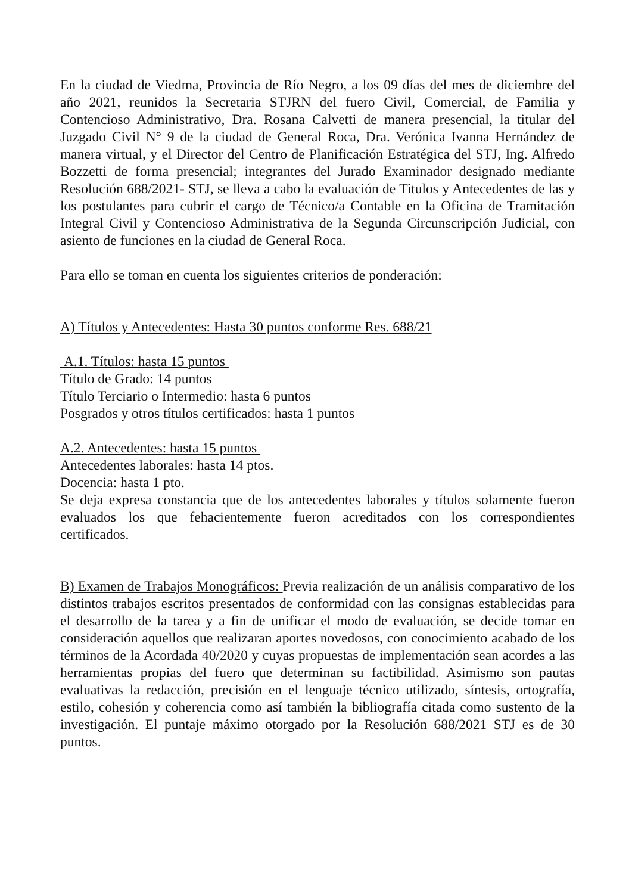En la ciudad de Viedma, Provincia de Río Negro, a los 09 días del mes de diciembre del año 2021, reunidos la Secretaria STJRN del fuero Civil, Comercial, de Familia y Contencioso Administrativo, Dra. Rosana Calvetti de manera presencial, la titular del Juzgado Civil N° 9 de la ciudad de General Roca, Dra. Verónica Ivanna Hernández de manera virtual, y el Director del Centro de Planificación Estratégica del STJ, Ing. Alfredo Bozzetti de forma presencial; integrantes del Jurado Examinador designado mediante Resolución 688/2021- STJ, se lleva a cabo la evaluación de Titulos y Antecedentes de las y los postulantes para cubrir el cargo de Técnico/a Contable en la Oficina de Tramitación Integral Civil y Contencioso Administrativa de la Segunda Circunscripción Judicial, con asiento de funciones en la ciudad de General Roca.
Para ello se toman en cuenta los siguientes criterios de ponderación:
A) Títulos y Antecedentes: Hasta 30 puntos conforme Res. 688/21
A.1. Títulos: hasta 15 puntos
Título de Grado: 14 puntos
Título Terciario o Intermedio: hasta 6 puntos
Posgrados y otros títulos certificados: hasta 1 puntos
A.2. Antecedentes: hasta 15 puntos
Antecedentes laborales: hasta 14 ptos.
Docencia: hasta 1 pto.
Se deja expresa constancia que de los antecedentes laborales y títulos solamente fueron evaluados los que fehacientemente fueron acreditados con los correspondientes certificados.
B) Examen de Trabajos Monográficos: Previa realización de un análisis comparativo de los distintos trabajos escritos presentados de conformidad con las consignas establecidas para el desarrollo de la tarea y a fin de unificar el modo de evaluación, se decide tomar en consideración aquellos que realizaran aportes novedosos, con conocimiento acabado de los términos de la Acordada 40/2020 y cuyas propuestas de implementación sean acordes a las herramientas propias del fuero que determinan su factibilidad. Asimismo son pautas evaluativas la redacción, precisión en el lenguaje técnico utilizado, síntesis, ortografía, estilo, cohesión y coherencia como así también la bibliografía citada como sustento de la investigación. El puntaje máximo otorgado por la Resolución 688/2021 STJ es de 30 puntos.